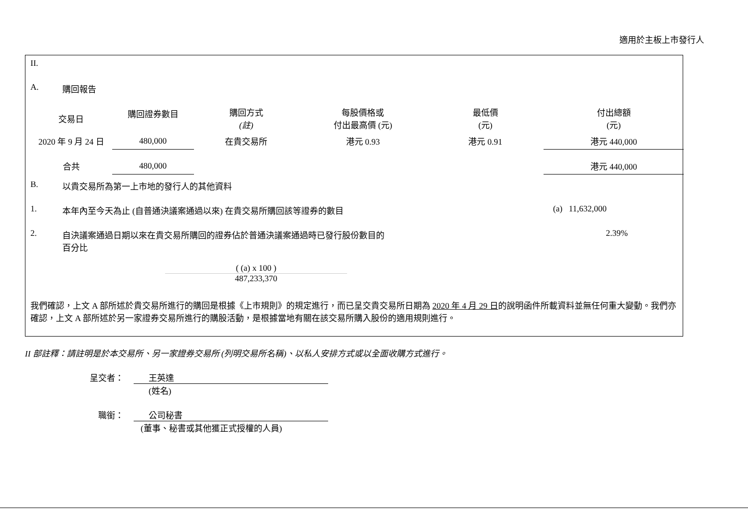適用於主板上市發行人
II.
A. 購回報告
| 交易日 | 購回證券數目 | 購回方式 (註) | 每股價格或 付出最高價 (元) | 最低價 (元) | 付出總額 (元) |
| --- | --- | --- | --- | --- | --- |
| 2020 年 9 月 24 日 | 480,000 | 在貴交易所 | 港元 0.93 | 港元 0.91 | 港元 440,000 |
| 合共 | 480,000 | | | | 港元 440,000 |
B. 以貴交易所為第一上市地的發行人的其他資料
1. 本年內至今天為止 (自普通決議案通過以來) 在貴交易所購回該等證券的數目
(a) 11,632,000
2. 自決議案通過日期以來在貴交易所購回的證券佔於普通決議案通過時已發行股份數目的
百分比
2.39%
( (a) x 100 )
487,233,370
我們確認，上文 A 部所述於貴交易所進行的購回是根據《上市規則》的規定進行，而已呈交貴交易所日期為 2020 年 4 月 29 日的說明函件所載資料並無任何重大變動。我們亦確認，上文 A 部所述於另一家證券交易所進行的購股活動，是根據當地有關在該交易所購入股份的適用規則進行。
II 部註釋：請註明是於本交易所、另一家證券交易所 (列明交易所名稱)、以私人安排方式或以全面收購方式進行。
呈交者： 王英達
(姓名)
職銜： 公司秘書
(董事、秘書或其他獲正式授權的人員)